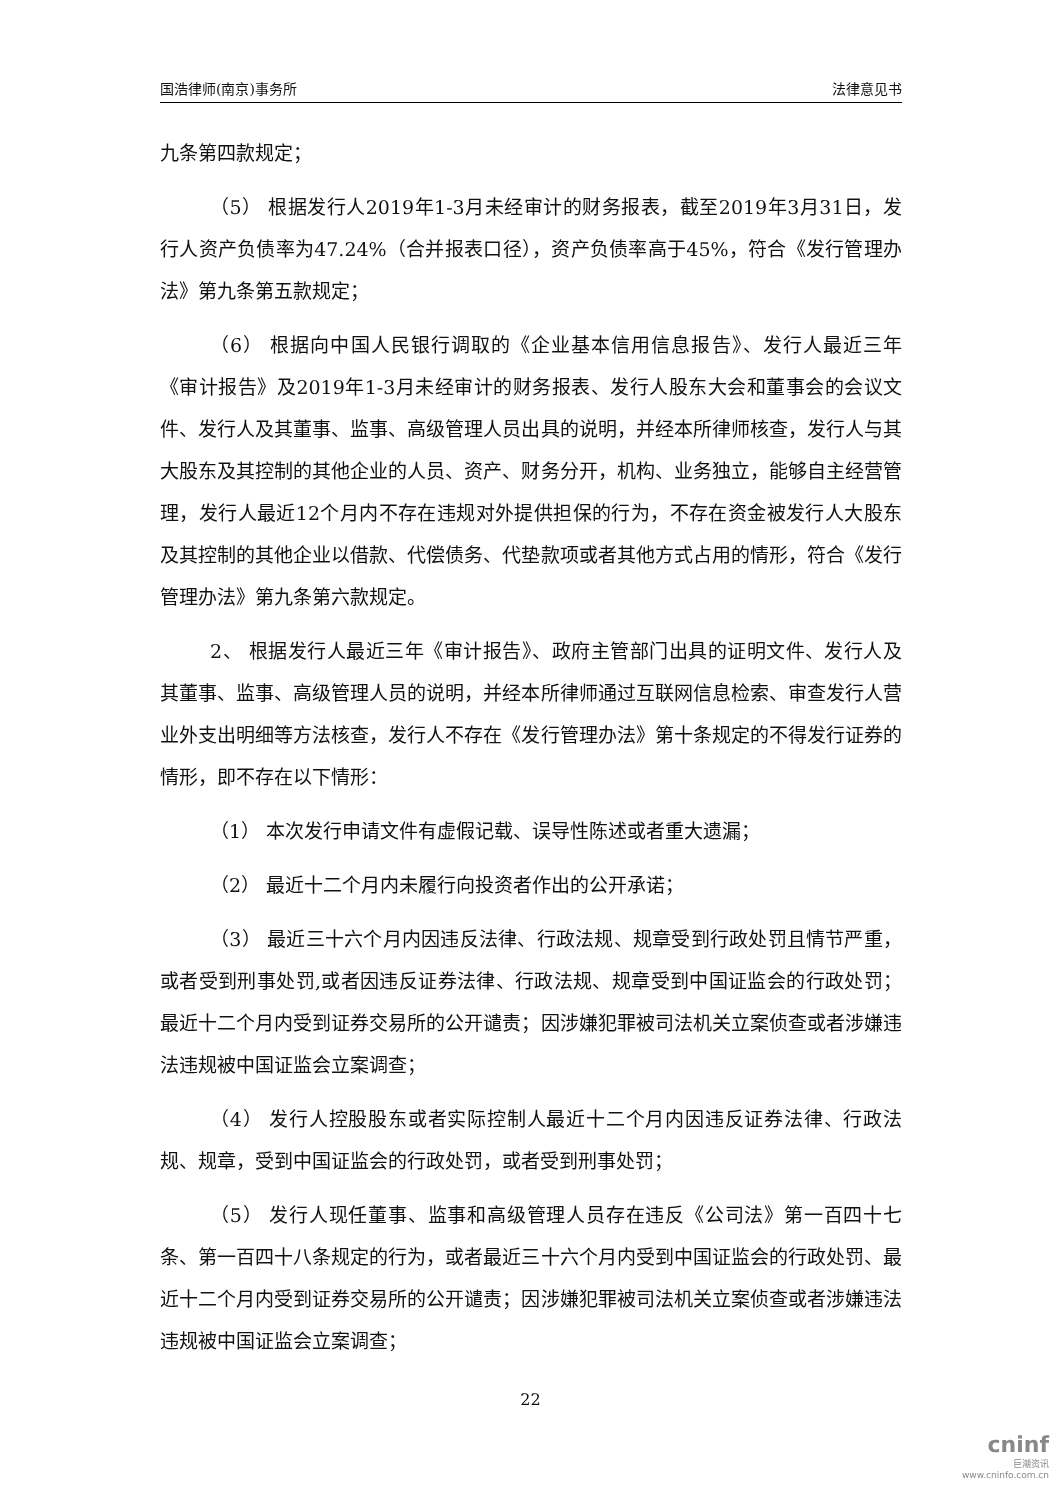国浩律师(南京)事务所 法律意见书
九条第四款规定；
（5） 根据发行人2019年1-3月未经审计的财务报表，截至2019年3月31日，发行人资产负债率为47.24%（合并报表口径），资产负债率高于45%，符合《发行管理办法》第九条第五款规定；
（6） 根据向中国人民银行调取的《企业基本信用信息报告》、发行人最近三年《审计报告》及2019年1-3月未经审计的财务报表、发行人股东大会和董事会的会议文件、发行人及其董事、监事、高级管理人员出具的说明，并经本所律师核查，发行人与其大股东及其控制的其他企业的人员、资产、财务分开，机构、业务独立，能够自主经营管理，发行人最近12个月内不存在违规对外提供担保的行为，不存在资金被发行人大股东及其控制的其他企业以借款、代偿债务、代垫款项或者其他方式占用的情形，符合《发行管理办法》第九条第六款规定。
2、 根据发行人最近三年《审计报告》、政府主管部门出具的证明文件、发行人及其董事、监事、高级管理人员的说明，并经本所律师通过互联网信息检索、审查发行人营业外支出明细等方法核查，发行人不存在《发行管理办法》第十条规定的不得发行证券的情形，即不存在以下情形：
（1） 本次发行申请文件有虚假记载、误导性陈述或者重大遗漏；
（2） 最近十二个月内未履行向投资者作出的公开承诺；
（3） 最近三十六个月内因违反法律、行政法规、规章受到行政处罚且情节严重，或者受到刑事处罚,或者因违反证券法律、行政法规、规章受到中国证监会的行政处罚；最近十二个月内受到证券交易所的公开谴责；因涉嫌犯罪被司法机关立案侦查或者涉嫌违法违规被中国证监会立案调查；
（4） 发行人控股股东或者实际控制人最近十二个月内因违反证券法律、行政法规、规章，受到中国证监会的行政处罚，或者受到刑事处罚；
（5） 发行人现任董事、监事和高级管理人员存在违反《公司法》第一百四十七条、第一百四十八条规定的行为，或者最近三十六个月内受到中国证监会的行政处罚、最近十二个月内受到证券交易所的公开谴责；因涉嫌犯罪被司法机关立案侦查或者涉嫌违法违规被中国证监会立案调查；
22
cninf
巨潮资讯
www.cninfo.com.cn